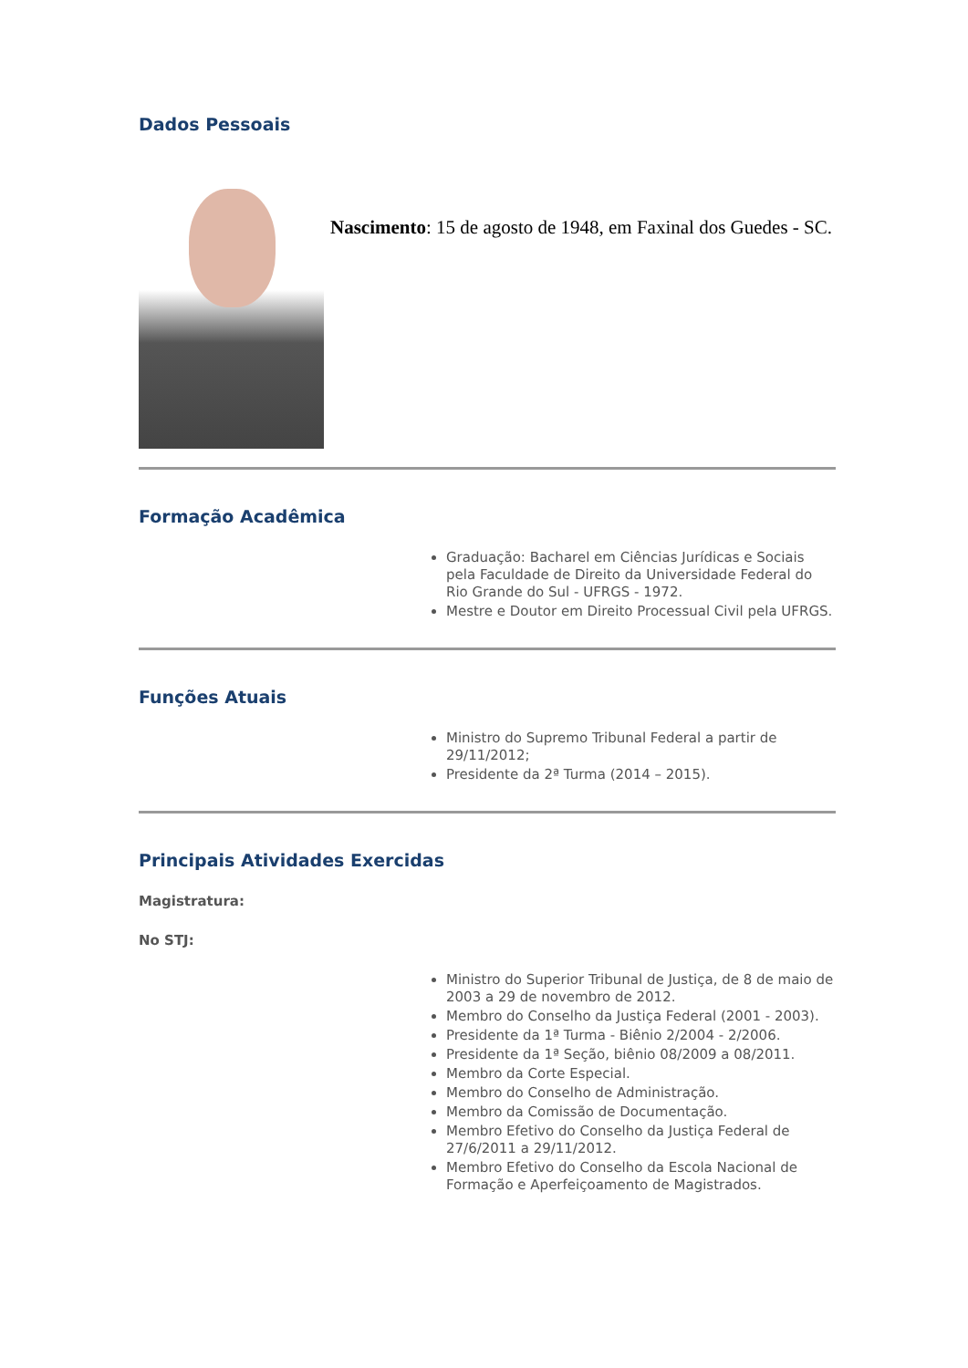Dados Pessoais
Nascimento: 15 de agosto de 1948, em Faxinal dos Guedes - SC.
Formação Acadêmica
Graduação: Bacharel em Ciências Jurídicas e Sociais pela Faculdade de Direito da Universidade Federal do Rio Grande do Sul - UFRGS - 1972.
Mestre e Doutor em Direito Processual Civil pela UFRGS.
Funções Atuais
Ministro do Supremo Tribunal Federal a partir de 29/11/2012;
Presidente da 2ª Turma (2014 – 2015).
Principais Atividades Exercidas
Magistratura:
No STJ:
Ministro do Superior Tribunal de Justiça, de 8 de maio de 2003 a 29 de novembro de 2012.
Membro do Conselho da Justiça Federal (2001 - 2003).
Presidente da 1ª Turma - Biênio 2/2004 - 2/2006.
Presidente da 1ª Seção, biênio 08/2009 a 08/2011.
Membro da Corte Especial.
Membro do Conselho de Administração.
Membro da Comissão de Documentação.
Membro Efetivo do Conselho da Justiça Federal de 27/6/2011 a 29/11/2012.
Membro Efetivo do Conselho da Escola Nacional de Formação e Aperfeiçoamento de Magistrados.